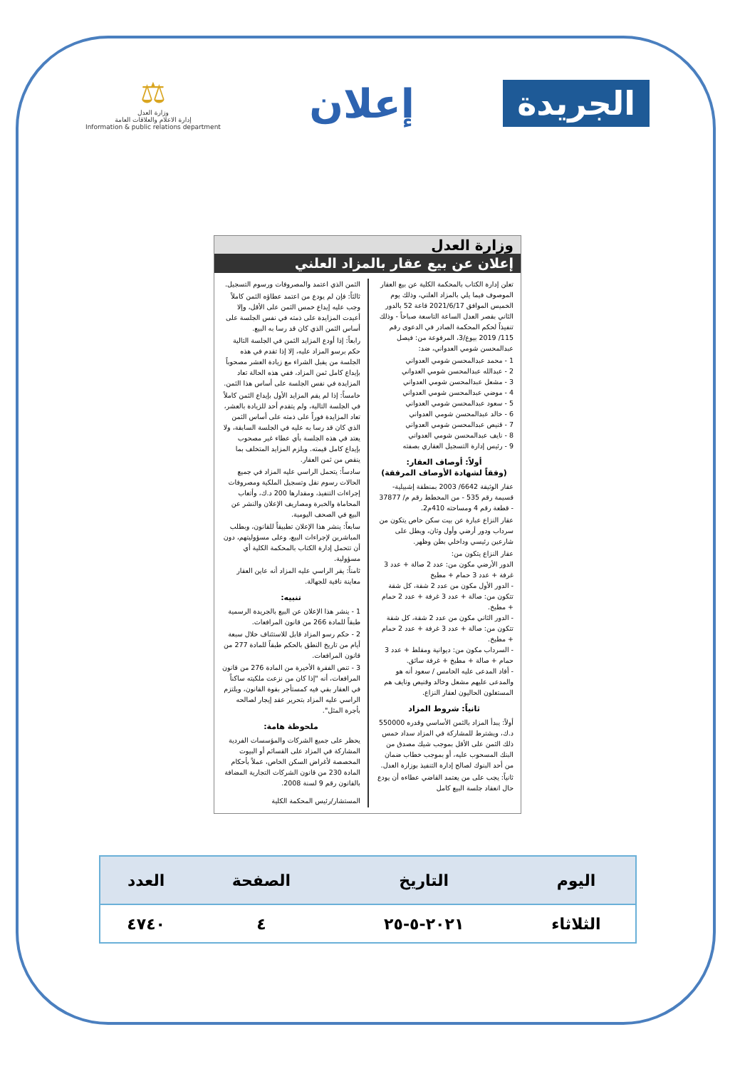الجريدة
إعلان
⚖
وزارة العدل
إدارة الاعلام والعلاقات العامة
Information & public relations department
وزارة العدل
إعلان عن بيع عقار بالمزاد العلني
تعلن إدارة الكتاب بالمحكمة الكلية عن بيع العقار الموصوف فيما يلي بالمزاد العلني، وذلك يوم الخميس الموافق 2021/6/17 قاعة 52 بالدور الثاني بقصر العدل الساعة التاسعة صباحاً - وذلك تنفيذاً لحكم المحكمة الصادر في الدعوى رقم 115/ 2019 بيوع/3، المرفوعة من: فيصل عبدالمحسن شومي العدواني، ضد:
1 - محمد عبدالمحسن شومي العدواني
2 - عبدالله عبدالمحسن شومي العدواني
3 - مشعل عبدالمحسن شومي العدواني
4 - موضي عبدالمحسن شومي العدواني
5 - سعود عبدالمحسن شومي العدواني
6 - خالد عبدالمحسن شومي العدواني
7 - قنيص عبدالمحسن شومي العدواني
8 - نايف عبدالمحسن شومي العدواني
9 - رئيس إدارة التسجيل العقاري بصفته
أولاً: أوصاف العقار:
(وفقاً لشهادة الأوصاف المرفقة)
عقار الوثيقة 6642/ 2003 بمنطقة إشبيلية- قسيمة رقم 535 - من المخطط رقم م/ 37877 - قطعة رقم 4 ومساحته 410م2.
عقار النزاع عبارة عن بيت سكن خاص يتكون من سرداب ودور أرضي وأول وثان، ويطل على شارعين رئيسي وداخلي بطن وظهر.
عقار النزاع يتكون من:
الدور الأرضي مكون من: عدد 2 صالة + عدد 3 غرفة + عدد 3 حمام + مطبخ
- الدور الأول مكون من عدد 2 شقة، كل شقة تتكون من: صالة + عدد 3 غرفة + عدد 2 حمام + مطبخ.
- الدور الثاني مكون من عدد 2 شقة، كل شقة تتكون من: صالة + عدد 3 غرفة + عدد 2 حمام + مطبخ.
- السرداب مكون من: ديوانية ومقلط + عدد 3 حمام + صالة + مطبخ + غرفة سائق.
- أفاد المدعى عليه الخامس / سعود أنه هو والمدعى عليهم مشعل وخالد وقنيص ونايف هم المستغلون الحاليون لعقار النزاع.
ثانياً: شروط المزاد
أولاً: يبدأ المزاد بالثمن الأساسي وقدره 550000 د.ك، ويشترط للمشاركة في المزاد سداد خمس ذلك الثمن على الأقل بموجب شيك مصدق من البنك المسحوب عليه، أو بموجب خطاب ضمان من أحد البنوك لصالح إدارة التنفيذ بوزارة العدل.
ثانياً: يجب على من يعتمد القاضي عطاءه أن يودع حال انعقاد جلسة البيع كامل
الثمن الذي اعتمد والمصروفات ورسوم التسجيل.
ثالثاً: فإن لم يودع من اعتمد عطاؤه الثمن كاملاً وجب عليه إيداع خمس الثمن على الأقل، وإلا أعيدت المزايدة على ذمته في نفس الجلسة على أساس الثمن الذي كان قد رسا به البيع.
رابعاً: إذا أودع المزايد الثمن في الجلسة التالية حكم برسو المزاد عليه، إلا إذا تقدم في هذه الجلسة من يقبل الشراء مع زيادة العشر مصحوباً بإيداع كامل ثمن المزاد، ففي هذه الحالة تعاد المزايدة في نفس الجلسة على أساس هذا الثمن.
خامساً: إذا لم يقم المزايد الأول بإيداع الثمن كاملاً في الجلسة التالية، ولم يتقدم أحد للزيادة بالعشر، تعاد المزايدة فوراً على ذمته على أساس الثمن الذي كان قد رسا به عليه في الجلسة السابقة، ولا يعتد في هذه الجلسة بأي عطاء غير مصحوب بإيداع كامل قيمته. ويلزم المزايد المتخلف بما ينقص من ثمن العقار.
سادساً: يتحمل الراسي عليه المزاد في جميع الحالات رسوم نقل وتسجيل الملكية ومصروفات إجراءات التنفيذ، ومقدارها 200 د.ك، وأتعاب المحاماة والخبرة ومصاريف الإعلان والنشر عن البيع في الصحف اليومية.
سابعاً: ينشر هذا الإعلان تطبيقاً للقانون، وبطلب المباشرين لإجراءات البيع، وعلى مسؤوليتهم، دون أن تتحمل إدارة الكتاب بالمحكمة الكلية أي مسؤولية.
ثامناً: يقر الراسي عليه المزاد أنه عاين العقار معاينة نافية للجهالة.
تنبيه:
1 - ينشر هذا الإعلان عن البيع بالجريدة الرسمية طبقاً للمادة 266 من قانون المرافعات.
2 - حكم رسو المزاد قابل للاستئناف خلال سبعة أيام من تاريخ النطق بالحكم طبقاً للمادة 277 من قانون المرافعات.
3 - تنص الفقرة الأخيرة من المادة 276 من قانون المرافعات، أنه "إذا كان من نزعت ملكيته ساكناً في العقار بقي فيه كمستأجر بقوة القانون، ويلتزم الراسي عليه المزاد بتحرير عقد إيجار لصالحه بأجرة المثل".
ملحوظة هامة:
يحظر على جميع الشركات والمؤسسات الفردية المشاركة في المزاد على القسائم أو البيوت المخصصة لأغراض السكن الخاص، عملاً بأحكام المادة 230 من قانون الشركات التجارية المضافة بالقانون رقم 9 لسنة 2008.
المستشار/رئيس المحكمة الكلية
| اليوم | التاريخ | الصفحة | العدد |
| --- | --- | --- | --- |
| الثلاثاء | ٢٠٢١-٥-٢٥ | ٤ | ٤٧٤٠ |